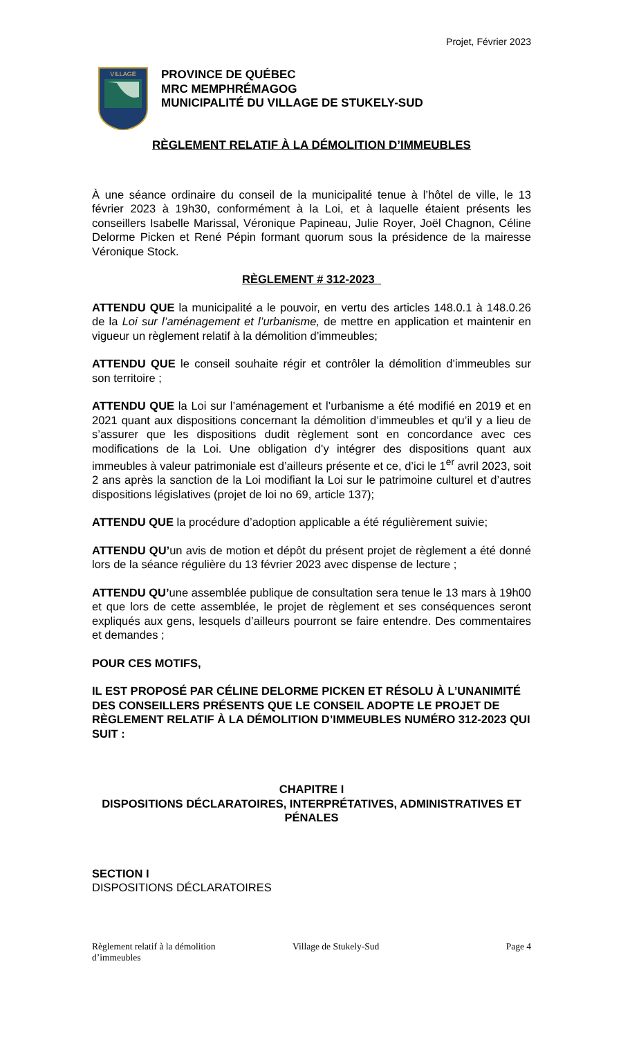Projet, Février 2023
VILLAGE
PROVINCE DE QUÉBEC
MRC MEMPHRÉMAGOG
MUNICIPALITÉ DU VILLAGE DE STUKELY-SUD
RÈGLEMENT RELATIF À LA DÉMOLITION D’IMMEUBLES
À une séance ordinaire du conseil de la municipalité tenue à l’hôtel de ville, le 13 février 2023 à 19h30, conformément à la Loi, et à laquelle étaient présents les conseillers Isabelle Marissal, Véronique Papineau, Julie Royer, Joël Chagnon, Céline Delorme Picken et René Pépin formant quorum sous la présidence de la mairesse Véronique Stock.
RÈGLEMENT # 312-2023_
ATTENDU QUE la municipalité a le pouvoir, en vertu des articles 148.0.1 à 148.0.26 de la Loi sur l’aménagement et l’urbanisme, de mettre en application et maintenir en vigueur un règlement relatif à la démolition d’immeubles;
ATTENDU QUE le conseil souhaite régir et contrôler la démolition d’immeubles sur son territoire ;
ATTENDU QUE la Loi sur l’aménagement et l’urbanisme a été modifié en 2019 et en 2021 quant aux dispositions concernant la démolition d’immeubles et qu’il y a lieu de s’assurer que les dispositions dudit règlement sont en concordance avec ces modifications de la Loi. Une obligation d’y intégrer des dispositions quant aux immeubles à valeur patrimoniale est d’ailleurs présente et ce, d’ici le 1<sup>er</sup> avril 2023, soit 2 ans après la sanction de la Loi modifiant la Loi sur le patrimoine culturel et d’autres dispositions législatives (projet de loi no 69, article 137);
ATTENDU QUE la procédure d’adoption applicable a été régulièrement suivie;
ATTENDU QU’un avis de motion et dépôt du présent projet de règlement a été donné lors de la séance régulière du 13 février 2023 avec dispense de lecture ;
ATTENDU QU’une assemblée publique de consultation sera tenue le 13 mars à 19h00 et que lors de cette assemblée, le projet de règlement et ses conséquences seront expliqués aux gens, lesquels d’ailleurs pourront se faire entendre. Des commentaires et demandes ;
POUR CES MOTIFS,
IL EST PROPOSÉ PAR CÉLINE DELORME PICKEN ET RÉSOLU À L’UNANIMITÉ DES CONSEILLERS PRÉSENTS QUE LE CONSEIL ADOPTE LE PROJET DE RÈGLEMENT RELATIF À LA DÉMOLITION D’IMMEUBLES NUMÉRO 312-2023 QUI SUIT :
CHAPITRE I
DISPOSITIONS DÉCLARATOIRES, INTERPRÉTATIVES, ADMINISTRATIVES ET PÉNALES
SECTION I
DISPOSITIONS DÉCLARATOIRES
Règlement relatif à la démolition d’immeubles
Village de Stukely-Sud Page 4